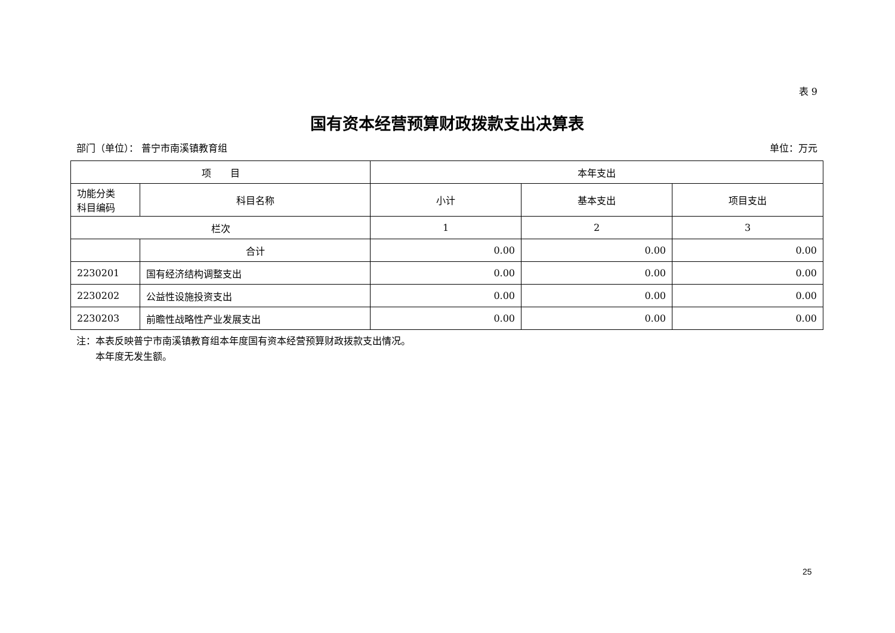表 9
国有资本经营预算财政拨款支出决算表
部门（单位）： 普宁市南溪镇教育组 单位：万元
| 项 目 | | 本年支出 | | |
| --- | --- | --- | --- | --- |
| 功能分类 科目编码 | 科目名称 | 小计 | 基本支出 | 项目支出 |
| 栏次 | | 1 | 2 | 3 |
| | 合计 | 0.00 | 0.00 | 0.00 |
| 2230201 | 国有经济结构调整支出 | 0.00 | 0.00 | 0.00 |
| 2230202 | 公益性设施投资支出 | 0.00 | 0.00 | 0.00 |
| 2230203 | 前瞻性战略性产业发展支出 | 0.00 | 0.00 | 0.00 |
注：本表反映普宁市南溪镇教育组本年度国有资本经营预算财政拨款支出情况。
　　本年度无发生额。
25